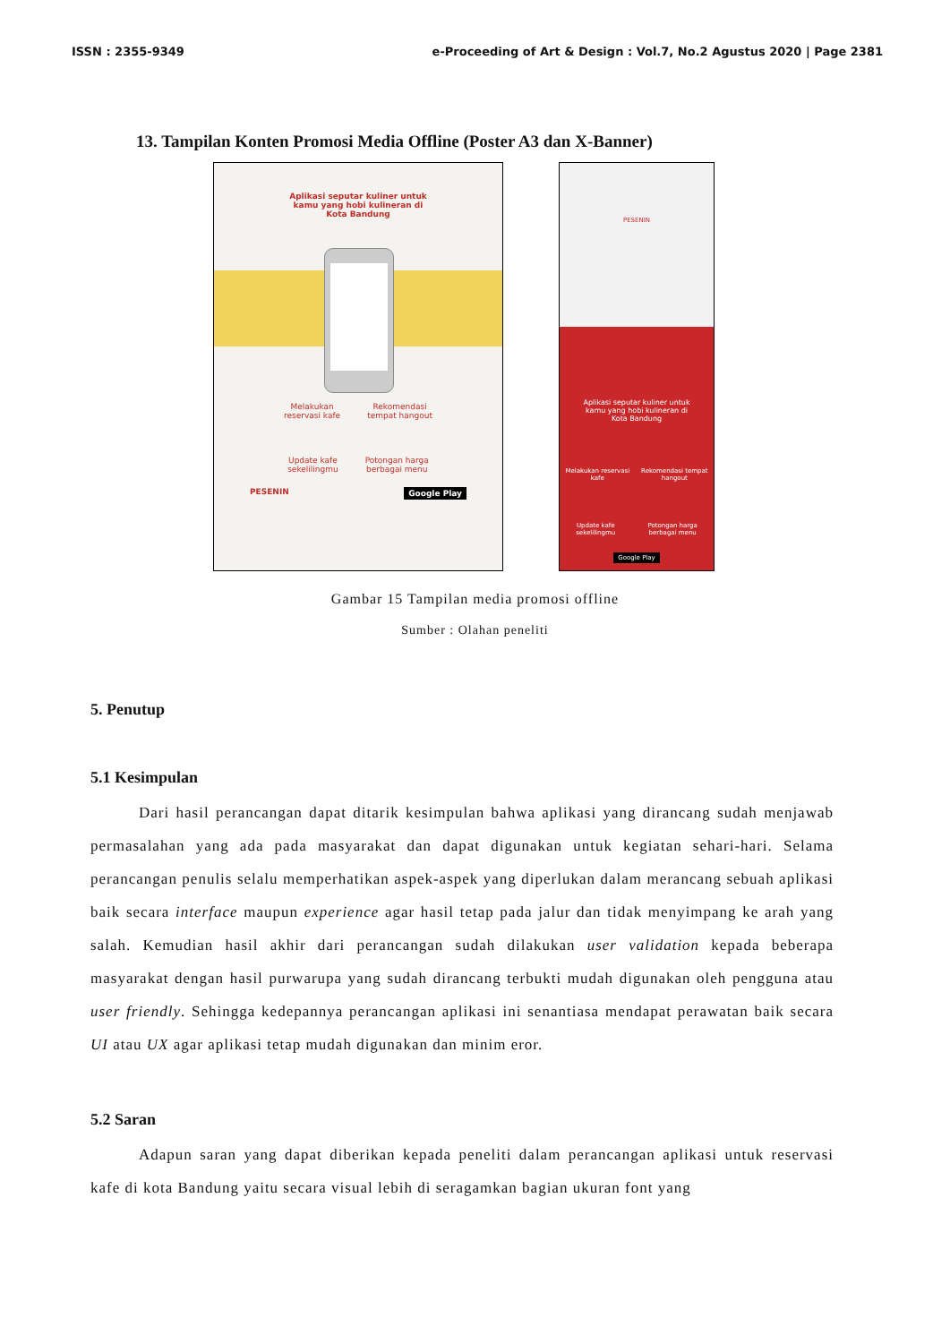ISSN : 2355-9349 e-Proceeding of Art & Design : Vol.7, No.2 Agustus 2020 | Page 2381
13. Tampilan Konten Promosi Media Offline (Poster A3 dan X-Banner)
Aplikasi seputar kuliner untuk
kamu yang hobi kulineran di
Kota Bandung
Melakukan
reservasi kafe Rekomendasi
tempat hangout
Update kafe
sekelilingmu Potongan harga
berbagai menu
PESENIN Google Play
PESENIN
Aplikasi seputar kuliner untuk
kamu yang hobi kulineran di
Kota Bandung
Melakukan reservasi
kafe Rekomendasi tempat
hangout
Update kafe
sekelilingmu Potongan harga
berbagai menu
Google Play
Gambar 15 Tampilan media promosi offline
Sumber : Olahan peneliti
5. Penutup
5.1 Kesimpulan
   Dari hasil perancangan dapat ditarik kesimpulan bahwa aplikasi yang dirancang sudah menjawab permasalahan yang ada pada masyarakat dan dapat digunakan untuk kegiatan sehari-hari. Selama perancangan penulis selalu memperhatikan aspek-aspek yang diperlukan dalam merancang sebuah aplikasi baik secara interface maupun experience agar hasil tetap pada jalur dan tidak menyimpang ke arah yang salah. Kemudian hasil akhir dari perancangan sudah dilakukan user validation kepada beberapa masyarakat dengan hasil purwarupa yang sudah dirancang terbukti mudah digunakan oleh pengguna atau user friendly. Sehingga kedepannya perancangan aplikasi ini senantiasa mendapat perawatan baik secara UI atau UX agar aplikasi tetap mudah digunakan dan minim eror.
5.2 Saran
   Adapun saran yang dapat diberikan kepada peneliti dalam perancangan aplikasi untuk reservasi kafe di kota Bandung yaitu secara visual lebih di seragamkan bagian ukuran font yang